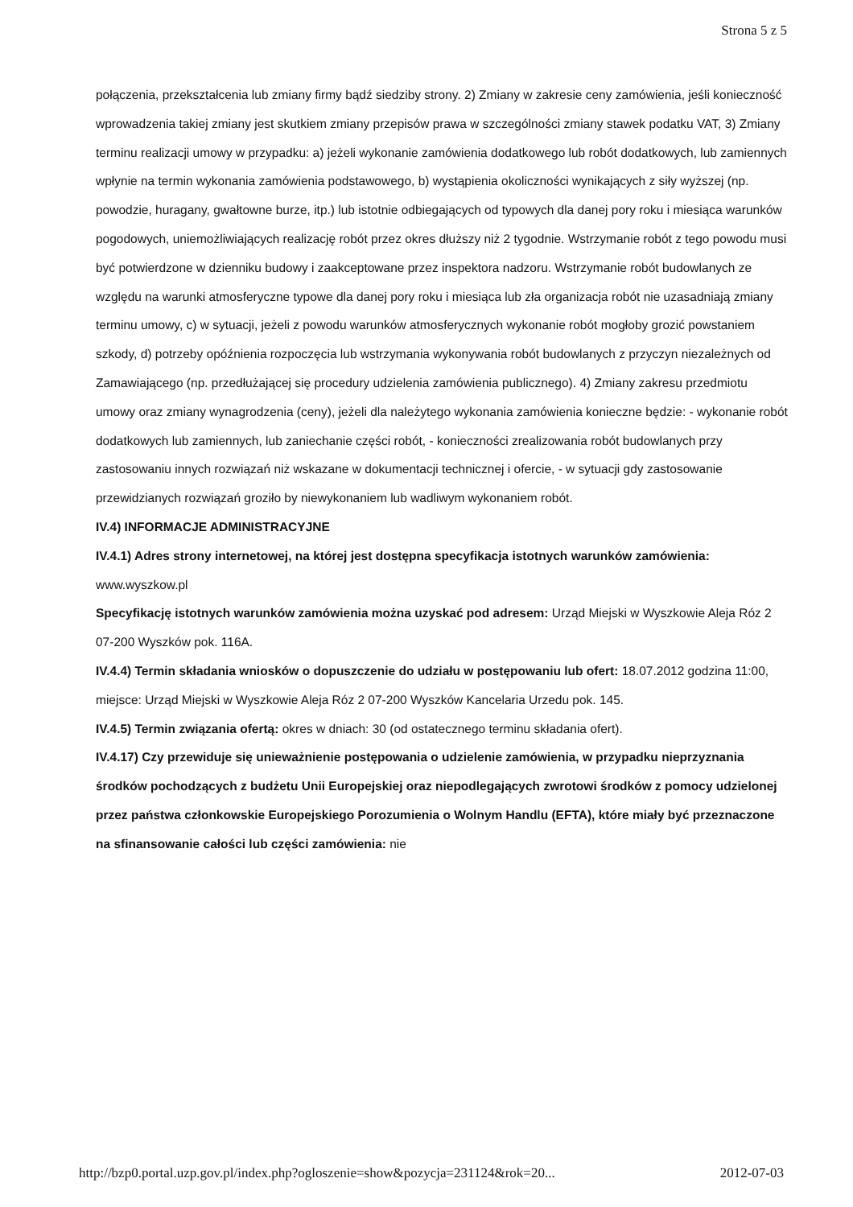Strona 5 z 5
połączenia, przekształcenia lub zmiany firmy bądź siedziby strony. 2) Zmiany w zakresie ceny zamówienia, jeśli konieczność wprowadzenia takiej zmiany jest skutkiem zmiany przepisów prawa w szczególności zmiany stawek podatku VAT, 3) Zmiany terminu realizacji umowy w przypadku: a) jeżeli wykonanie zamówienia dodatkowego lub robót dodatkowych, lub zamiennych wpłynie na termin wykonania zamówienia podstawowego, b) wystąpienia okoliczności wynikających z siły wyższej (np. powodzie, huragany, gwałtowne burze, itp.) lub istotnie odbiegających od typowych dla danej pory roku i miesiąca warunków pogodowych, uniemożliwiających realizację robót przez okres dłuższy niż 2 tygodnie. Wstrzymanie robót z tego powodu musi być potwierdzone w dzienniku budowy i zaakceptowane przez inspektora nadzoru. Wstrzymanie robót budowlanych ze względu na warunki atmosferyczne typowe dla danej pory roku i miesiąca lub zła organizacja robót nie uzasadniają zmiany terminu umowy, c) w sytuacji, jeżeli z powodu warunków atmosferycznych wykonanie robót mogłoby grozić powstaniem szkody, d) potrzeby opóźnienia rozpoczęcia lub wstrzymania wykonywania robót budowlanych z przyczyn niezależnych od Zamawiającego (np. przedłużającej się procedury udzielenia zamówienia publicznego). 4) Zmiany zakresu przedmiotu umowy oraz zmiany wynagrodzenia (ceny), jeżeli dla należytego wykonania zamówienia konieczne będzie: - wykonanie robót dodatkowych lub zamiennych, lub zaniechanie części robót, - konieczności zrealizowania robót budowlanych przy zastosowaniu innych rozwiązań niż wskazane w dokumentacji technicznej i ofercie, - w sytuacji gdy zastosowanie przewidzianych rozwiązań groziło by niewykonaniem lub wadliwym wykonaniem robót.
IV.4) INFORMACJE ADMINISTRACYJNE
IV.4.1) Adres strony internetowej, na której jest dostępna specyfikacja istotnych warunków zamówienia: www.wyszkow.pl
Specyfikację istotnych warunków zamówienia można uzyskać pod adresem: Urząd Miejski w Wyszkowie Aleja Róz 2 07-200 Wyszków pok. 116A.
IV.4.4) Termin składania wniosków o dopuszczenie do udziału w postępowaniu lub ofert: 18.07.2012 godzina 11:00, miejsce: Urząd Miejski w Wyszkowie Aleja Róz 2 07-200 Wyszków Kancelaria Urzedu pok. 145.
IV.4.5) Termin związania ofertą: okres w dniach: 30 (od ostatecznego terminu składania ofert).
IV.4.17) Czy przewiduje się unieważnienie postępowania o udzielenie zamówienia, w przypadku nieprzyznania środków pochodzących z budżetu Unii Europejskiej oraz niepodlegających zwrotowi środków z pomocy udzielonej przez państwa członkowskie Europejskiego Porozumienia o Wolnym Handlu (EFTA), które miały być przeznaczone na sfinansowanie całości lub części zamówienia: nie
http://bzp0.portal.uzp.gov.pl/index.php?ogloszenie=show&pozycja=231124&rok=20... 2012-07-03